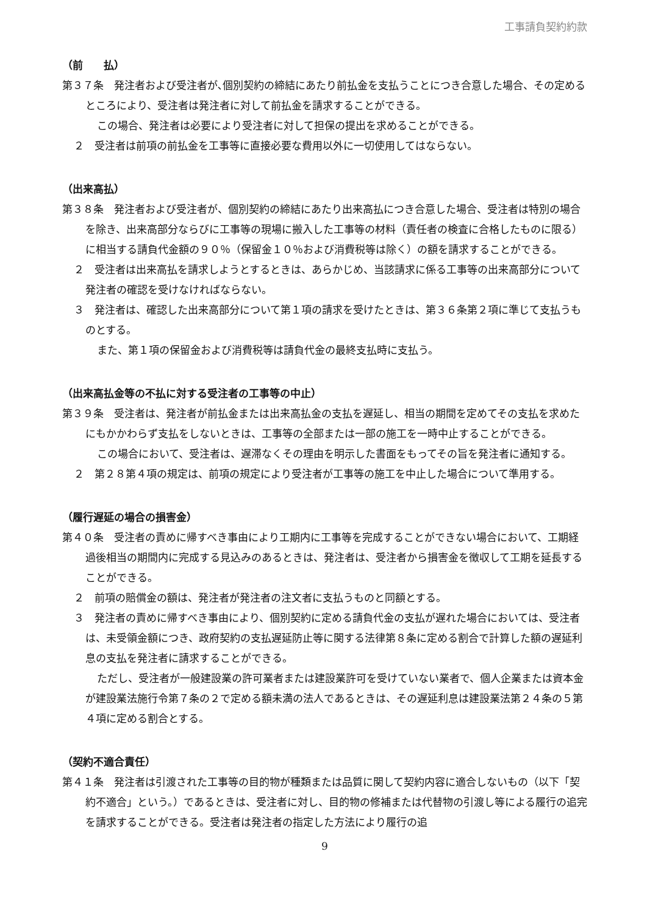工事請負契約約款
（前　　払）
第３７条　発注者および受注者が､個別契約の締結にあたり前払金を支払うことにつき合意した場合、その定めるところにより、受注者は発注者に対して前払金を請求することができる。
この場合、発注者は必要により受注者に対して担保の提出を求めることができる。
２　受注者は前項の前払金を工事等に直接必要な費用以外に一切使用してはならない。
（出来高払）
第３８条　発注者および受注者が、個別契約の締結にあたり出来高払につき合意した場合、受注者は特別の場合を除き、出来高部分ならびに工事等の現場に搬入した工事等の材料（責任者の検査に合格したものに限る）に相当する請負代金額の９０％（保留金１０％および消費税等は除く）の額を請求することができる。
２　受注者は出来高払を請求しようとするときは、あらかじめ、当該請求に係る工事等の出来高部分について発注者の確認を受けなければならない。
３　発注者は、確認した出来高部分について第１項の請求を受けたときは、第３６条第２項に準じて支払うものとする。
また、第１項の保留金および消費税等は請負代金の最終支払時に支払う。
（出来高払金等の不払に対する受注者の工事等の中止）
第３９条　受注者は、発注者が前払金または出来高払金の支払を遅延し、相当の期間を定めてその支払を求めたにもかかわらず支払をしないときは、工事等の全部または一部の施工を一時中止することができる。
この場合において、受注者は、遅滞なくその理由を明示した書面をもってその旨を発注者に通知する。
２　第２８第４項の規定は、前項の規定により受注者が工事等の施工を中止した場合について準用する。
（履行遅延の場合の損害金）
第４０条　受注者の責めに帰すべき事由により工期内に工事等を完成することができない場合において、工期経過後相当の期間内に完成する見込みのあるときは、発注者は、受注者から損害金を徴収して工期を延長することができる。
２　前項の賠償金の額は、発注者が発注者の注文者に支払うものと同額とする。
３　発注者の責めに帰すべき事由により、個別契約に定める請負代金の支払が遅れた場合においては、受注者は、未受領金額につき、政府契約の支払遅延防止等に関する法律第８条に定める割合で計算した額の遅延利息の支払を発注者に請求することができる。
ただし、受注者が一般建設業の許可業者または建設業許可を受けていない業者で、個人企業または資本金が建設業法施行令第７条の２で定める額未満の法人であるときは、その遅延利息は建設業法第２４条の５第４項に定める割合とする。
（契約不適合責任）
第４１条　発注者は引渡された工事等の目的物が種類または品質に関して契約内容に適合しないもの（以下「契約不適合」という。）であるときは、受注者に対し、目的物の修補または代替物の引渡し等による履行の追完を請求することができる。受注者は発注者の指定した方法により履行の追
9